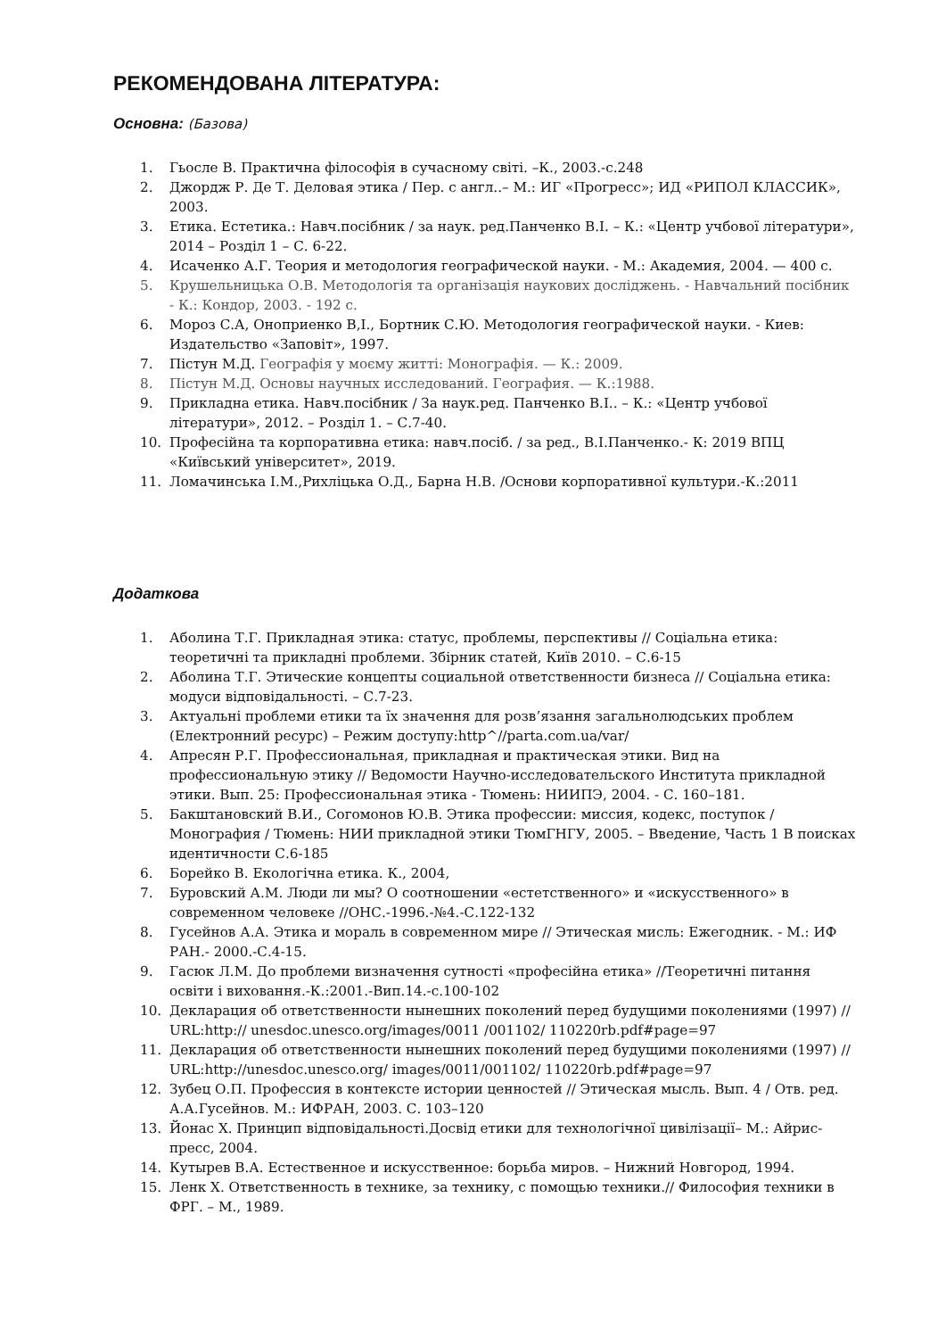РЕКОМЕНДОВАНА ЛІТЕРАТУРА:
Основна: (Базова)
1. Гьосле В. Практична філософія в сучасному світі. –К., 2003.-с.248
2. Джордж Р. Де Т. Деловая этика / Пер. с англ..– М.: ИГ «Прогресс»; ИД «РИПОЛ КЛАССИК», 2003.
3. Етика. Естетика.: Навч.посібник / за наук. ред.Панченко В.І. – К.: «Центр учбової літератури», 2014 – Розділ 1 – С. 6-22.
4. Исаченко А.Г. Теория и методология географической науки. - М.: Академия, 2004. — 400 с.
5. Крушельницька О.В. Методологія та організація наукових досліджень. - Навчальний посібник - К.: Кондор, 2003. - 192 с.
6. Мороз С.А, Оноприенко В,І., Бортник С.Ю. Методология географической науки. - Киев: Издательство «Заповіт», 1997.
7. Пістун М.Д. Географія у моєму житті: Монографія. — К.: 2009.
8. Пістун М.Д. Основы научных исследований. География. — К.:1988.
9. Прикладна етика. Навч.посібник / За наук.ред. Панченко В.І.. – К.: «Центр учбової літератури», 2012. – Розділ 1. – С.7-40.
10. Професійна та корпоративна етика: навч.посіб. / за ред., В.І.Панченко.- К: 2019 ВПЦ «Київський університет», 2019.
11. Ломачинська І.М.,Рихліцька О.Д., Барна Н.В. /Основи корпоративної культури.-К.:2011
Додаткова
1. Аболина Т.Г. Прикладная этика: статус, проблемы, перспективы // Соціальна етика: теоретичні та прикладні проблеми. Збірник статей, Київ 2010. – С.6-15
2. Аболина Т.Г. Этические концепты социальной ответственности бизнеса // Соціальна етика: модуси відповідальності. – С.7-23.
3. Актуальні проблеми етики та їх значення для розв’язання загальнолюдських проблем (Електронний ресурс) – Режим доступу:http^//parta.com.ua/var/
4. Апресян Р.Г. Профессиональная, прикладная и практическая этики. Вид на профессиональную этику // Ведомости Научно-исследовательского Института прикладной этики. Вып. 25: Профессиональная этика - Тюмень: НИИПЭ, 2004. - С. 160–181.
5. Бакштановский В.И., Согомонов Ю.В. Этика профессии: миссия, кодекс, поступок / Монография / Тюмень: НИИ прикладной этики ТюмГНГУ, 2005. – Введение, Часть 1 В поисках идентичности С.6-185
6. Борейко В. Екологічна етика. К., 2004,
7. Буровский А.М. Люди ли мы? О соотношении «естетственного» и «искусственного» в современном человеке //ОНС.-1996.-№4.-С.122-132
8. Гусейнов А.А. Этика и мораль в современном мире // Этическая мисль: Ежегодник. - М.: ИФ РАН.- 2000.-С.4-15.
9. Гасюк Л.М. До проблеми визначення сутності «професійна етика» //Теоретичні питання освіти і виховання.-К.:2001.-Вип.14.-с.100-102
10. Декларация об ответственности нынешних поколений перед будущими поколениями (1997) // URL:http:// unesdoc.unesco.org/images/0011 /001102/ 110220rb.pdf#page=97
11. Декларация об ответственности нынешних поколений перед будущими поколениями (1997) // URL:http://unesdoc.unesco.org/ images/0011/001102/ 110220rb.pdf#page=97
12. Зубец О.П. Профессия в контексте истории ценностей // Этическая мысль. Вып. 4 / Отв. ред. А.А.Гусейнов. М.: ИФРАН, 2003. С. 103–120
13. Йонас Х. Принцип відповідальності.Досвід етики для технологічної цивілізації– М.: Айрис-пресс, 2004.
14. Кутырев В.А. Естественное и искусственное: борьба миров. – Нижний Новгород, 1994.
15. Ленк Х. Ответственность в технике, за технику, с помощью техники.// Философия техники в ФРГ. – М., 1989.